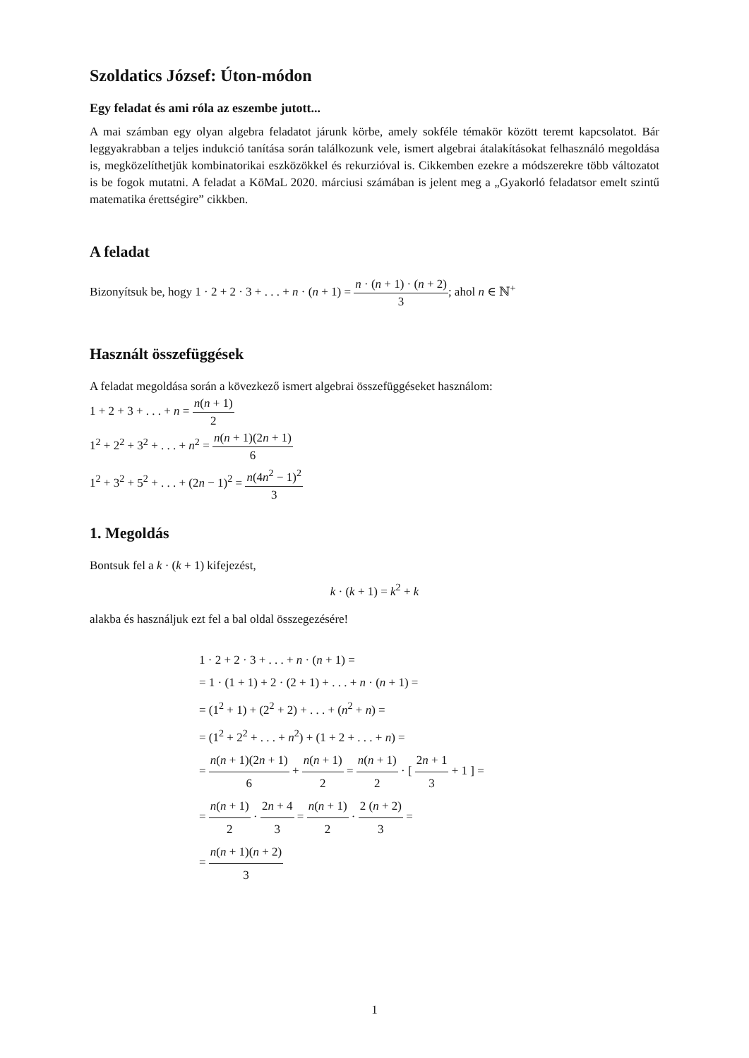Szoldatics József: Úton-módon
Egy feladat és ami róla az eszembe jutott...
A mai számban egy olyan algebra feladatot járunk körbe, amely sokféle témakör között teremt kapcsolatot. Bár leggyakrabban a teljes indukció tanítása során találkozunk vele, ismert algebrai átalakításokat felhasználó megoldása is, megközelíthetjük kombinatorikai eszközökkel és rekurzióval is. Cikkemben ezekre a módszerekre több változatot is be fogok mutatni. A feladat a KöMaL 2020. márciusi számában is jelent meg a „Gyakorló feladatsor emelt szintű matematika érettségire” cikkben.
A feladat
Bizonyítsuk be, hogy 1 · 2 + 2 · 3 + . . . + n · (n + 1) = n · (n + 1) · (n + 2) 3; ahol n ∈ ℕ<sup>+</sup>
Használt összefüggések
A feladat megoldása során a kövezkező ismert algebrai összefüggéseket használom:
1 + 2 + 3 + . . . + n = n(n + 1) 2
1<sup>2</sup> + 2<sup>2</sup> + 3<sup>2</sup> + . . . + n<sup>2</sup> = n(n + 1)(2n + 1) 6
1<sup>2</sup> + 3<sup>2</sup> + 5<sup>2</sup> + . . . + (2n − 1)<sup>2</sup> = n(4n<sup>2</sup> − 1)<sup>2</sup> 3
1. Megoldás
Bontsuk fel a k · (k + 1) kifejezést,
k · (k + 1) = k<sup>2</sup> + k
alakba és használjuk ezt fel a bal oldal összegezésére!
1 · 2 + 2 · 3 + . . . + n · (n + 1) =
= 1 · (1 + 1) + 2 · (2 + 1) + . . . + n · (n + 1) =
= (1<sup>2</sup> + 1) + (2<sup>2</sup> + 2) + . . . + (n<sup>2</sup> + n) =
= (1<sup>2</sup> + 2<sup>2</sup> + . . . + n<sup>2</sup>) + (1 + 2 + . . . + n) =
= n(n + 1)(2n + 1) 6 + n(n + 1) 2 = n(n + 1) 2 · [ 2n + 1 3 + 1 ] =
= n(n + 1) 2 · 2n + 4 3 = n(n + 1) 2 · 2 (n + 2) 3 =
= n(n + 1)(n + 2) 3
1